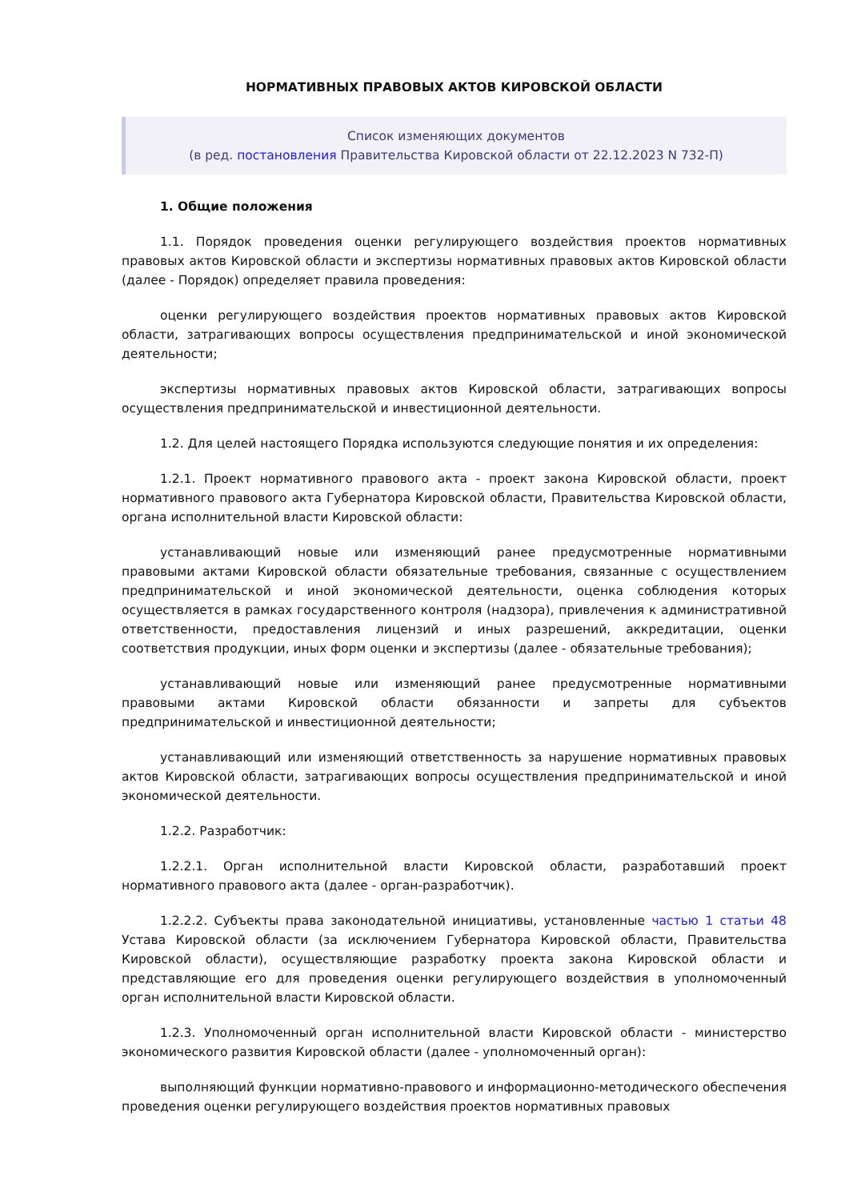НОРМАТИВНЫХ ПРАВОВЫХ АКТОВ КИРОВСКОЙ ОБЛАСТИ
Список изменяющих документов
(в ред. постановления Правительства Кировской области от 22.12.2023 N 732-П)
1. Общие положения
1.1. Порядок проведения оценки регулирующего воздействия проектов нормативных правовых актов Кировской области и экспертизы нормативных правовых актов Кировской области (далее - Порядок) определяет правила проведения:
оценки регулирующего воздействия проектов нормативных правовых актов Кировской области, затрагивающих вопросы осуществления предпринимательской и иной экономической деятельности;
экспертизы нормативных правовых актов Кировской области, затрагивающих вопросы осуществления предпринимательской и инвестиционной деятельности.
1.2. Для целей настоящего Порядка используются следующие понятия и их определения:
1.2.1. Проект нормативного правового акта - проект закона Кировской области, проект нормативного правового акта Губернатора Кировской области, Правительства Кировской области, органа исполнительной власти Кировской области:
устанавливающий новые или изменяющий ранее предусмотренные нормативными правовыми актами Кировской области обязательные требования, связанные с осуществлением предпринимательской и иной экономической деятельности, оценка соблюдения которых осуществляется в рамках государственного контроля (надзора), привлечения к административной ответственности, предоставления лицензий и иных разрешений, аккредитации, оценки соответствия продукции, иных форм оценки и экспертизы (далее - обязательные требования);
устанавливающий новые или изменяющий ранее предусмотренные нормативными правовыми актами Кировской области обязанности и запреты для субъектов предпринимательской и инвестиционной деятельности;
устанавливающий или изменяющий ответственность за нарушение нормативных правовых актов Кировской области, затрагивающих вопросы осуществления предпринимательской и иной экономической деятельности.
1.2.2. Разработчик:
1.2.2.1. Орган исполнительной власти Кировской области, разработавший проект нормативного правового акта (далее - орган-разработчик).
1.2.2.2. Субъекты права законодательной инициативы, установленные частью 1 статьи 48 Устава Кировской области (за исключением Губернатора Кировской области, Правительства Кировской области), осуществляющие разработку проекта закона Кировской области и представляющие его для проведения оценки регулирующего воздействия в уполномоченный орган исполнительной власти Кировской области.
1.2.3. Уполномоченный орган исполнительной власти Кировской области - министерство экономического развития Кировской области (далее - уполномоченный орган):
выполняющий функции нормативно-правового и информационно-методического обеспечения проведения оценки регулирующего воздействия проектов нормативных правовых